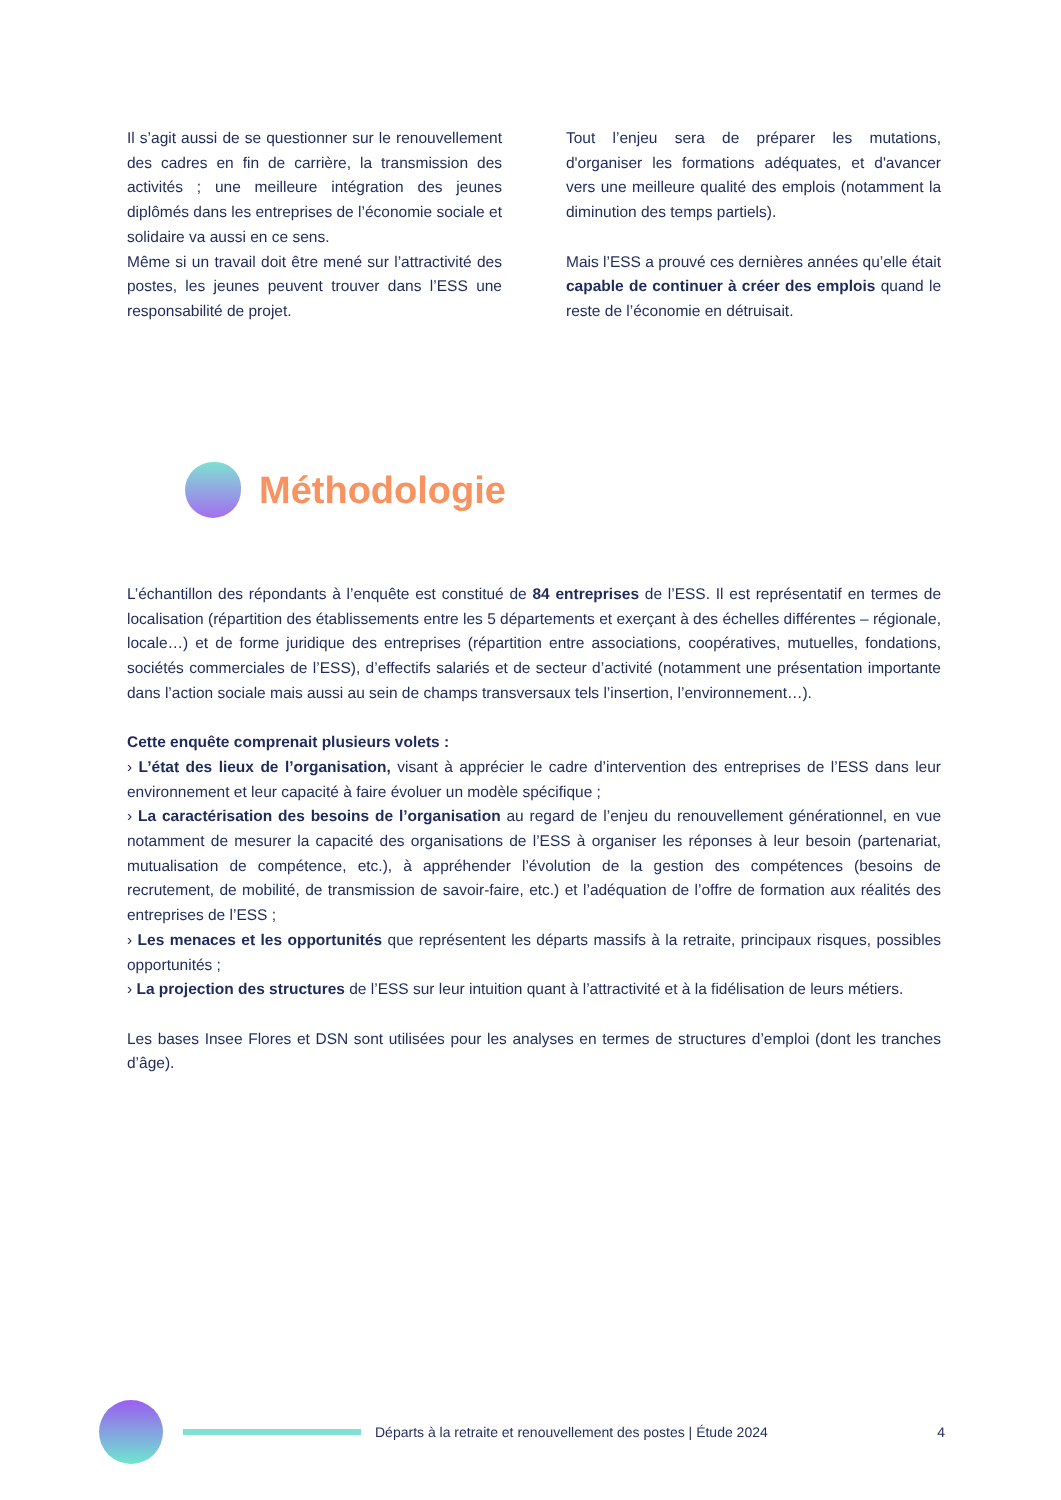Il s’agit aussi de se questionner sur le renouvellement des cadres en fin de carrière, la transmission des activités ; une meilleure intégration des jeunes diplômés dans les entreprises de l’économie sociale et solidaire va aussi en ce sens.
Même si un travail doit être mené sur l’attractivité des postes, les jeunes peuvent trouver dans l’ESS une responsabilité de projet.
Tout l’enjeu sera de préparer les mutations, d'organiser les formations adéquates, et d'avancer vers une meilleure qualité des emplois (notamment la diminution des temps partiels).
Mais l’ESS a prouvé ces dernières années qu’elle était capable de continuer à créer des emplois quand le reste de l’économie en détruisait.
Méthodologie
L’échantillon des répondants à l’enquête est constitué de 84 entreprises de l’ESS. Il est représentatif en termes de localisation (répartition des établissements entre les 5 départements et exerçant à des échelles différentes – régionale, locale…) et de forme juridique des entreprises (répartition entre associations, coopératives, mutuelles, fondations, sociétés commerciales de l’ESS), d’effectifs salariés et de secteur d’activité (notamment une présentation importante dans l’action sociale mais aussi au sein de champs transversaux tels l’insertion, l’environnement…).
Cette enquête comprenait plusieurs volets :
› L’état des lieux de l’organisation, visant à apprécier le cadre d’intervention des entreprises de l’ESS dans leur environnement et leur capacité à faire évoluer un modèle spécifique ;
› La caractérisation des besoins de l’organisation au regard de l’enjeu du renouvellement générationnel, en vue notamment de mesurer la capacité des organisations de l’ESS à organiser les réponses à leur besoin (partenariat, mutualisation de compétence, etc.), à appréhender l’évolution de la gestion des compétences (besoins de recrutement, de mobilité, de transmission de savoir-faire, etc.) et l’adéquation de l’offre de formation aux réalités des entreprises de l’ESS ;
› Les menaces et les opportunités que représentent les départs massifs à la retraite, principaux risques, possibles opportunités ;
› La projection des structures de l’ESS sur leur intuition quant à l’attractivité et à la fidélisation de leurs métiers.
Les bases Insee Flores et DSN sont utilisées pour les analyses en termes de structures d’emploi (dont les tranches d’âge).
Départs à la retraite et renouvellement des postes | Étude 2024 4